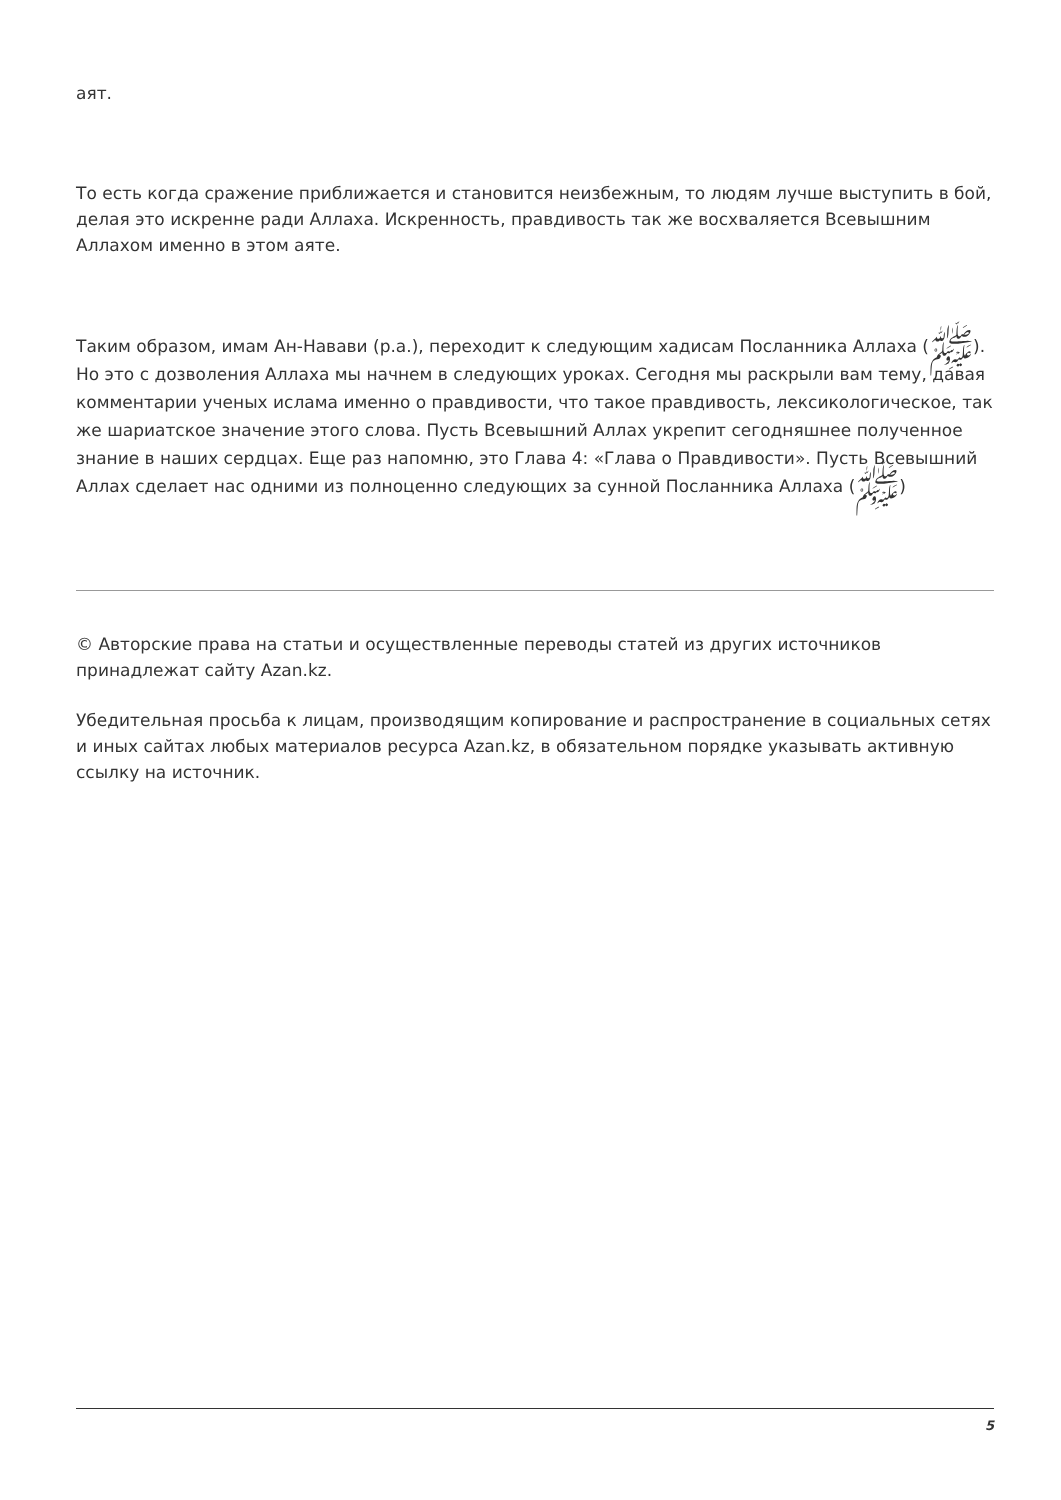аят.
То есть когда сражение приближается и становится неизбежным, то людям лучше выступить в бой, делая это искренне ради Аллаха. Искренность, правдивость так же восхваляется Всевышним Аллахом именно в этом аяте.
Таким образом, имам Ан-Навави (р.а.), переходит к следующим хадисам Посланника Аллаха (ﷺ). Но это с дозволения Аллаха мы начнем в следующих уроках. Сегодня мы раскрыли вам тему, давая комментарии ученых ислама именно о правдивости, что такое правдивость, лексикологическое, так же шариатское значение этого слова. Пусть Всевышний Аллах укрепит сегодняшнее полученное знание в наших сердцах. Еще раз напомню, это Глава 4: «Глава о Правдивости». Пусть Всевышний Аллах сделает нас одними из полноценно следующих за сунной Посланника Аллаха (ﷺ)
© Авторские права на статьи и осуществленные переводы статей из других источников принадлежат сайту Azan.kz.
Убедительная просьба к лицам, производящим копирование и распространение в социальных сетях и иных сайтах любых материалов ресурса Azan.kz, в обязательном порядке указывать активную ссылку на источник.
5